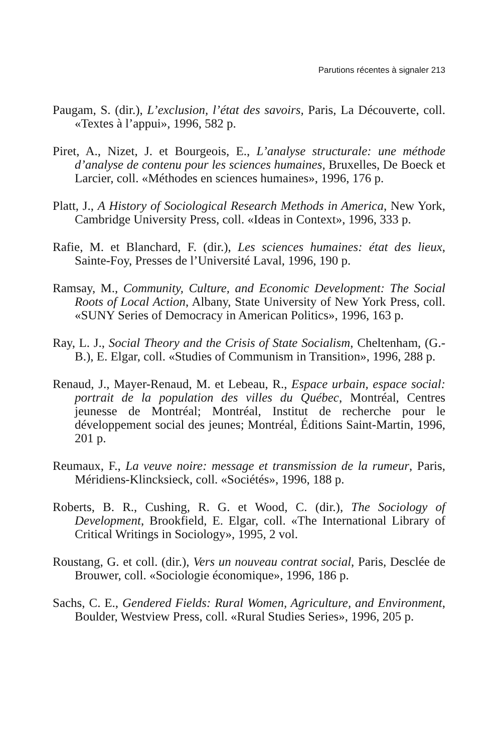Parutions récentes à signaler 213
Paugam, S. (dir.), L’exclusion, l’état des savoirs, Paris, La Découverte, coll. «Textes à l’appui», 1996, 582 p.
Piret, A., Nizet, J. et Bourgeois, E., L’analyse structurale: une méthode d’analyse de contenu pour les sciences humaines, Bruxelles, De Boeck et Larcier, coll. «Méthodes en sciences humaines», 1996, 176 p.
Platt, J., A History of Sociological Research Methods in America, New York, Cambridge University Press, coll. «Ideas in Context», 1996, 333 p.
Rafie, M. et Blanchard, F. (dir.), Les sciences humaines: état des lieux, Sainte-Foy, Presses de l’Université Laval, 1996, 190 p.
Ramsay, M., Community, Culture, and Economic Development: The Social Roots of Local Action, Albany, State University of New York Press, coll. «SUNY Series of Democracy in American Politics», 1996, 163 p.
Ray, L. J., Social Theory and the Crisis of State Socialism, Cheltenham, (G.-B.), E. Elgar, coll. «Studies of Communism in Transition», 1996, 288 p.
Renaud, J., Mayer-Renaud, M. et Lebeau, R., Espace urbain, espace social: portrait de la population des villes du Québec, Montréal, Centres jeunesse de Montréal; Montréal, Institut de recherche pour le développement social des jeunes; Montréal, Éditions Saint-Martin, 1996, 201 p.
Reumaux, F., La veuve noire: message et transmission de la rumeur, Paris, Méridiens-Klincksieck, coll. «Sociétés», 1996, 188 p.
Roberts, B. R., Cushing, R. G. et Wood, C. (dir.), The Sociology of Development, Brookfield, E. Elgar, coll. «The International Library of Critical Writings in Sociology», 1995, 2 vol.
Roustang, G. et coll. (dir.), Vers un nouveau contrat social, Paris, Desclée de Brouwer, coll. «Sociologie économique», 1996, 186 p.
Sachs, C. E., Gendered Fields: Rural Women, Agriculture, and Environment, Boulder, Westview Press, coll. «Rural Studies Series», 1996, 205 p.